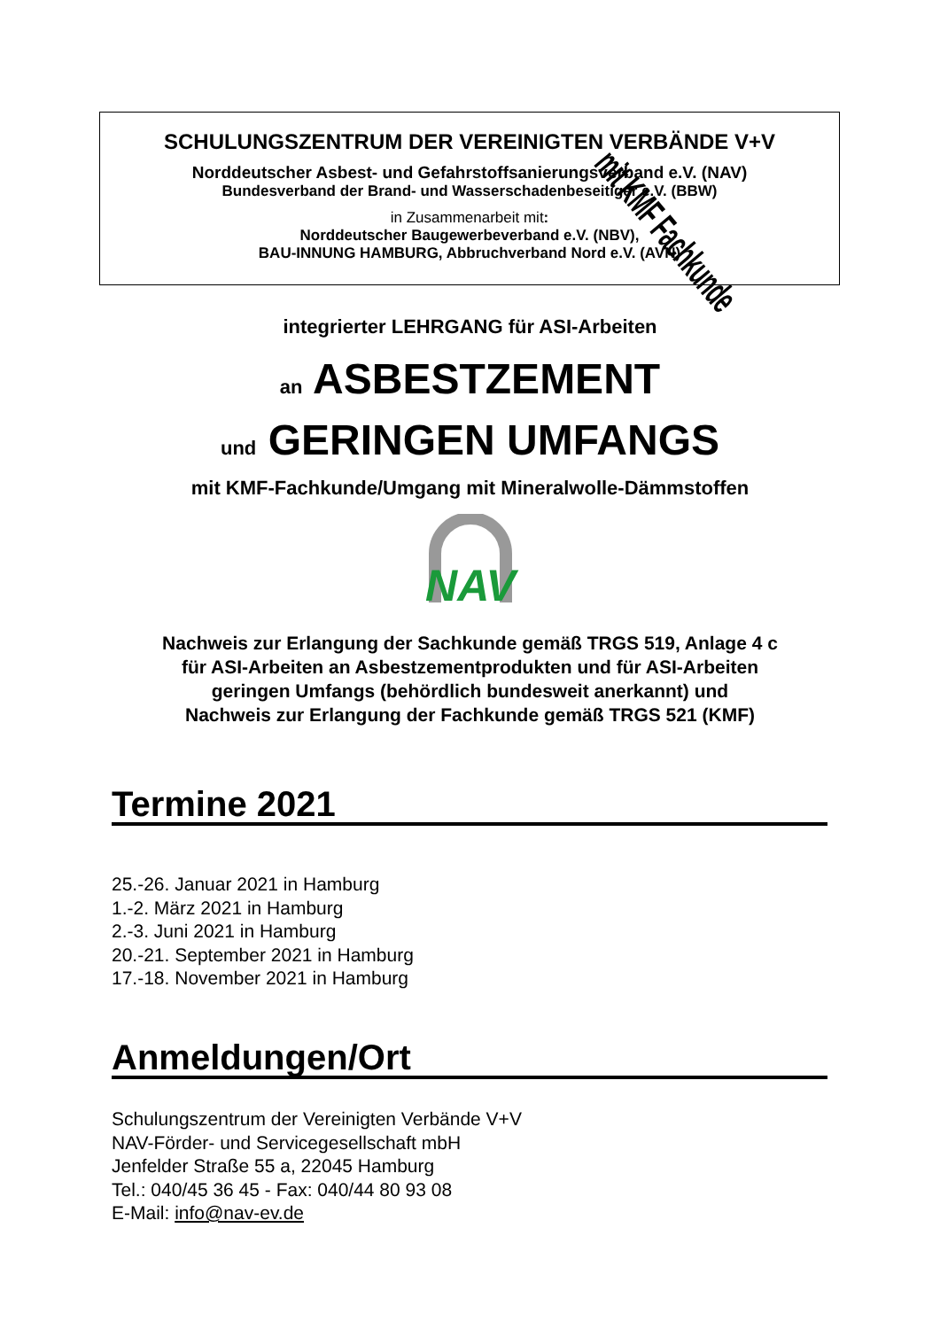SCHULUNGSZENTRUM DER VEREINIGTEN VERBÄNDE V+V
Norddeutscher Asbest- und Gefahrstoffsanierungsverband e.V. (NAV)
Bundesverband der Brand- und Wasserschadenbeseitiger e.V. (BBW)
in Zusammenarbeit mit:
Norddeutscher Baugewerbeverband e.V. (NBV),
BAU-INNUNG HAMBURG, Abbruchverband Nord e.V. (AVN)
mit KMF Fachkunde
integrierter LEHRGANG für ASI-Arbeiten
an ASBESTZEMENT
und GERINGEN UMFANGS
mit KMF-Fachkunde/Umgang mit Mineralwolle-Dämmstoffen
NAV
Nachweis zur Erlangung der Sachkunde gemäß TRGS 519, Anlage 4 c
für ASI-Arbeiten an Asbestzementprodukten und für ASI-Arbeiten
geringen Umfangs (behördlich bundesweit anerkannt) und
Nachweis zur Erlangung der Fachkunde gemäß TRGS 521 (KMF)
Termine 2021
25.-26. Januar 2021 in Hamburg
1.-2. März 2021 in Hamburg
2.-3. Juni 2021 in Hamburg
20.-21. September 2021 in Hamburg
17.-18. November 2021 in Hamburg
Anmeldungen/Ort
Schulungszentrum der Vereinigten Verbände V+V
NAV-Förder- und Servicegesellschaft mbH
Jenfelder Straße 55 a, 22045 Hamburg
Tel.: 040/45 36 45 - Fax: 040/44 80 93 08
E-Mail: info@nav-ev.de